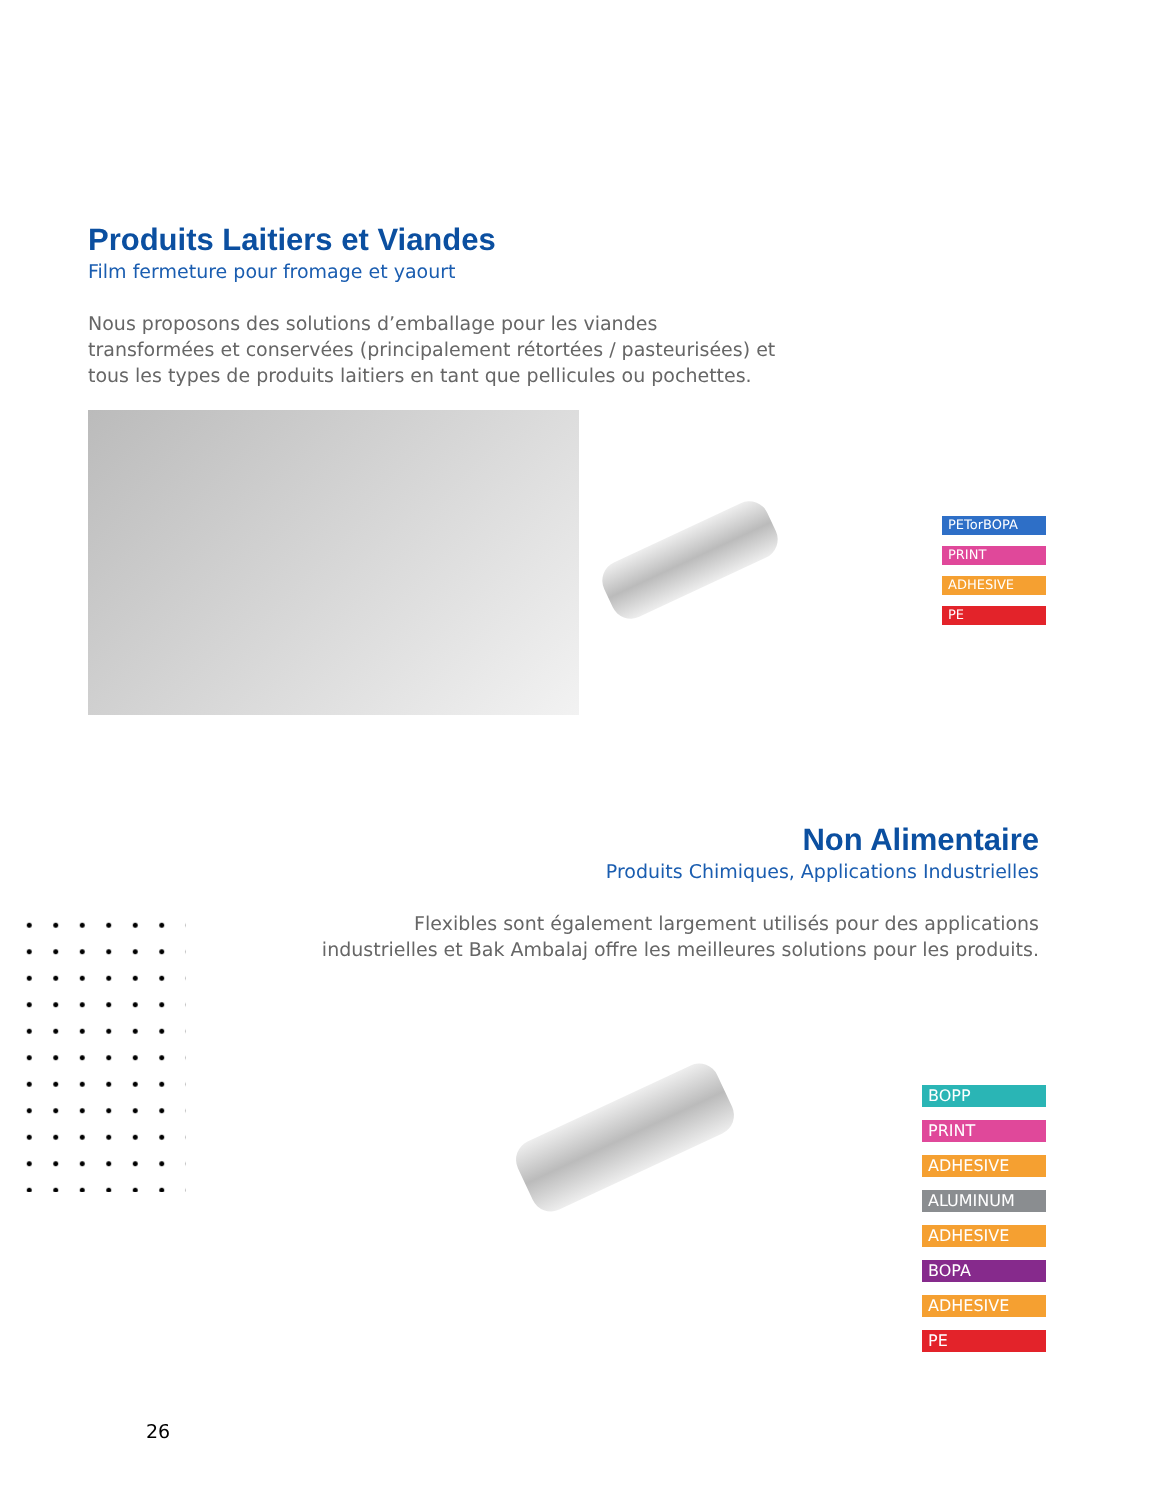Produits Laitiers et Viandes
Film fermeture pour fromage et yaourt
Nous proposons des solutions d’emballage pour les viandes transformées et conservées (principalement rétortées / pasteurisées) et tous les types de produits laitiers en tant que pellicules ou pochettes.
PETorBOPA
PRINT
ADHESIVE
PE
Non Alimentaire
Produits Chimiques, Applications Industrielles
Flexibles sont également largement utilisés pour des applications industrielles et Bak Ambalaj offre les meilleures solutions pour les produits.
BOPP
PRINT
ADHESIVE
ALUMINUM
ADHESIVE
BOPA
ADHESIVE
PE
26